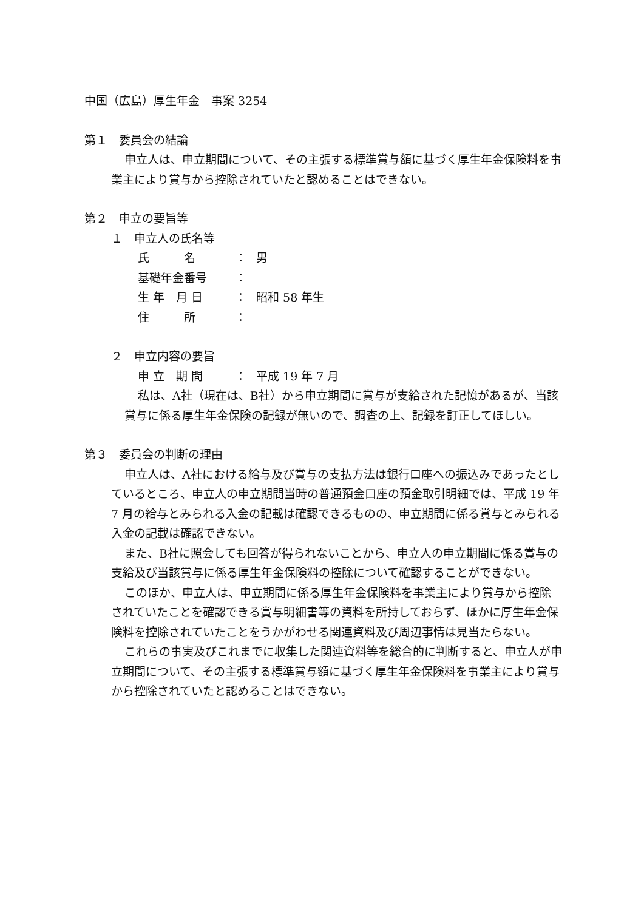中国（広島）厚生年金　事案 3254
第１　委員会の結論
申立人は、申立期間について、その主張する標準賞与額に基づく厚生年金保険料を事業主により賞与から控除されていたと認めることはできない。
第２　申立の要旨等
１　申立人の氏名等
氏　　　名 ： 男
基礎年金番号 ：
生 年　月 日 ： 昭和 58 年生
住　　　所 ：
２　申立内容の要旨
申 立　期 間 ： 平成 19 年 7 月
私は、A社（現在は、B社）から申立期間に賞与が支給された記憶があるが、当該賞与に係る厚生年金保険の記録が無いので、調査の上、記録を訂正してほしい。
第３　委員会の判断の理由
申立人は、A社における給与及び賞与の支払方法は銀行口座への振込みであったとしているところ、申立人の申立期間当時の普通預金口座の預金取引明細では、平成 19 年 7 月の給与とみられる入金の記載は確認できるものの、申立期間に係る賞与とみられる入金の記載は確認できない。
また、B社に照会しても回答が得られないことから、申立人の申立期間に係る賞与の支給及び当該賞与に係る厚生年金保険料の控除について確認することができない。
このほか、申立人は、申立期間に係る厚生年金保険料を事業主により賞与から控除されていたことを確認できる賞与明細書等の資料を所持しておらず、ほかに厚生年金保険料を控除されていたことをうかがわせる関連資料及び周辺事情は見当たらない。
これらの事実及びこれまでに収集した関連資料等を総合的に判断すると、申立人が申立期間について、その主張する標準賞与額に基づく厚生年金保険料を事業主により賞与から控除されていたと認めることはできない。